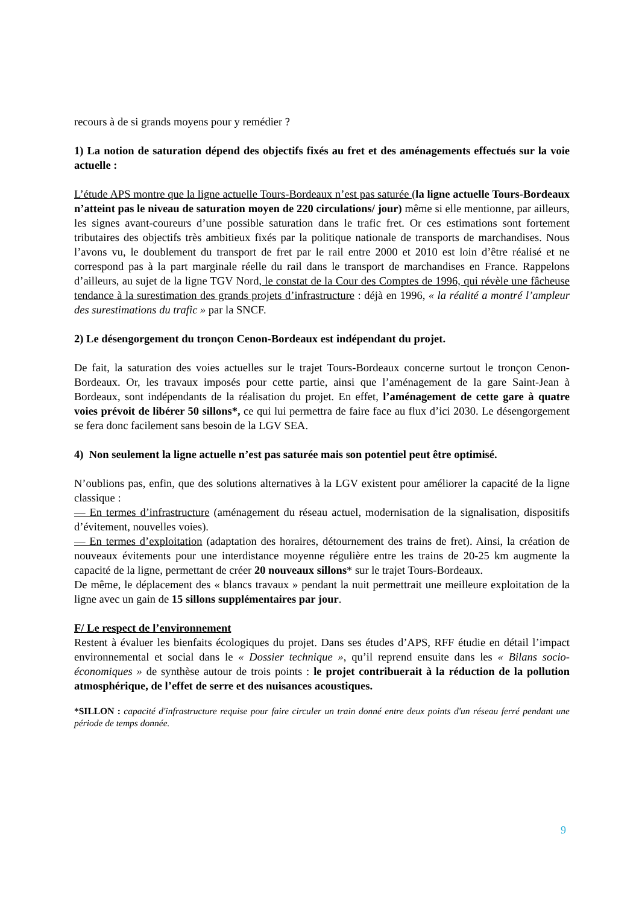recours à de si grands moyens pour y remédier ?
1) La notion de saturation dépend des objectifs fixés au fret et des aménagements effectués sur la voie actuelle :
L’étude APS montre que la ligne actuelle Tours-Bordeaux n’est pas saturée (la ligne actuelle Tours-Bordeaux n’atteint pas le niveau de saturation moyen de 220 circulations/ jour) même si elle mentionne, par ailleurs, les signes avant-coureurs d’une possible saturation dans le trafic fret. Or ces estimations sont fortement tributaires des objectifs très ambitieux fixés par la politique nationale de transports de marchandises. Nous l’avons vu, le doublement du transport de fret par le rail entre 2000 et 2010 est loin d’être réalisé et ne correspond pas à la part marginale réelle du rail dans le transport de marchandises en France. Rappelons d’ailleurs, au sujet de la ligne TGV Nord, le constat de la Cour des Comptes de 1996, qui révèle une fâcheuse tendance à la surestimation des grands projets d’infrastructure : déjà en 1996, « la réalité a montré l’ampleur des surestimations du trafic » par la SNCF.
2) Le désengorgement du tronçon Cenon-Bordeaux est indépendant du projet.
De fait, la saturation des voies actuelles sur le trajet Tours-Bordeaux concerne surtout le tronçon Cenon-Bordeaux. Or, les travaux imposés pour cette partie, ainsi que l’aménagement de la gare Saint-Jean à Bordeaux, sont indépendants de la réalisation du projet. En effet, l’aménagement de cette gare à quatre voies prévoit de libérer 50 sillons*, ce qui lui permettra de faire face au flux d’ici 2030. Le désengorgement se fera donc facilement sans besoin de la LGV SEA.
4) Non seulement la ligne actuelle n’est pas saturée mais son potentiel peut être optimisé.
N’oublions pas, enfin, que des solutions alternatives à la LGV existent pour améliorer la capacité de la ligne classique :
— En termes d’infrastructure (aménagement du réseau actuel, modernisation de la signalisation, dispositifs d’évitement, nouvelles voies).
— En termes d’exploitation (adaptation des horaires, détournement des trains de fret). Ainsi, la création de nouveaux évitements pour une interdistance moyenne régulière entre les trains de 20-25 km augmente la capacité de la ligne, permettant de créer 20 nouveaux sillons* sur le trajet Tours-Bordeaux.
De même, le déplacement des « blancs travaux » pendant la nuit permettrait une meilleure exploitation de la ligne avec un gain de 15 sillons supplémentaires par jour.
F/ Le respect de l’environnement
Restent à évaluer les bienfaits écologiques du projet. Dans ses études d’APS, RFF étudie en détail l’impact environnemental et social dans le « Dossier technique », qu’il reprend ensuite dans les « Bilans socio-économiques » de synthèse autour de trois points : le projet contribuerait à la réduction de la pollution atmosphérique, de l’effet de serre et des nuisances acoustiques.
*SILLON : capacité d'infrastructure requise pour faire circuler un train donné entre deux points d'un réseau ferré pendant une période de temps donnée.
9